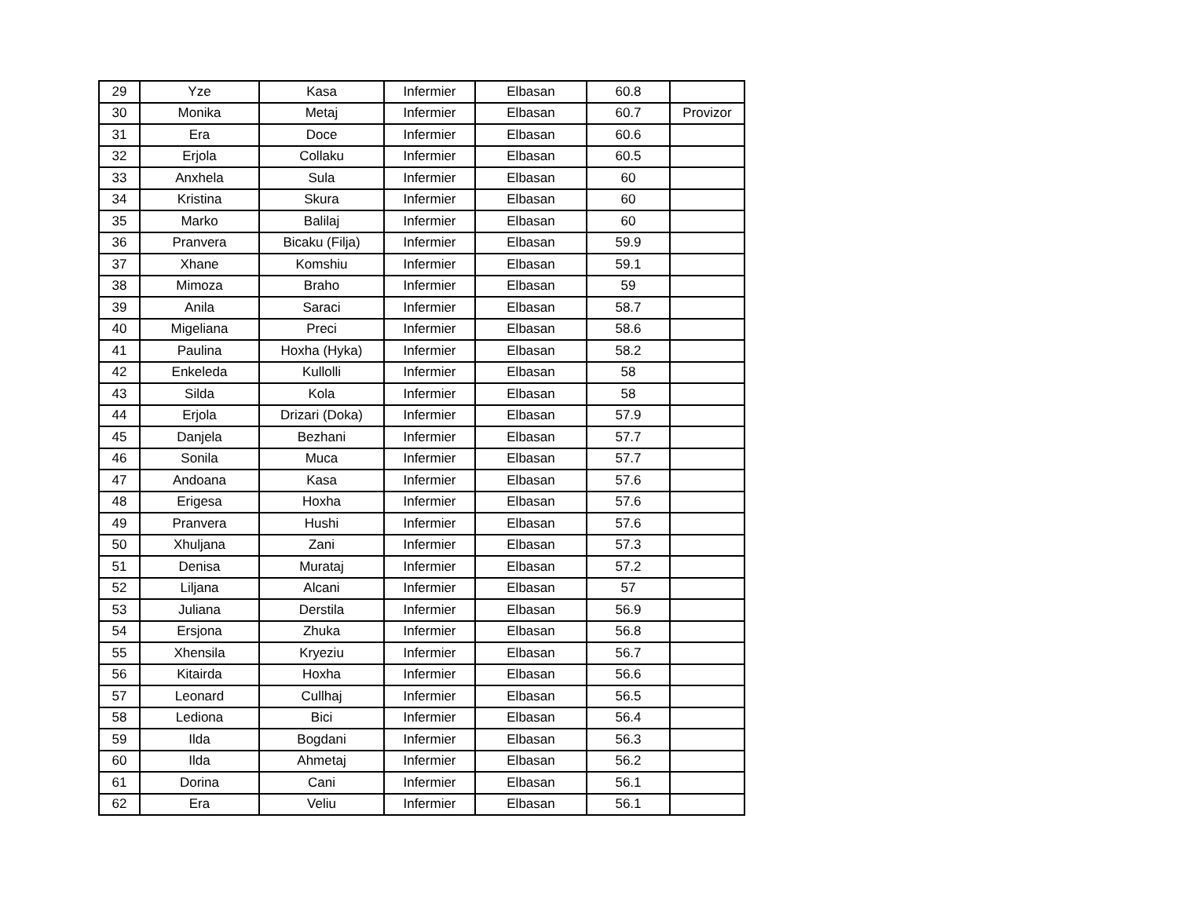| 29 | Yze | Kasa | Infermier | Elbasan | 60.8 | |
| 30 | Monika | Metaj | Infermier | Elbasan | 60.7 | Provizor |
| 31 | Era | Doce | Infermier | Elbasan | 60.6 | |
| 32 | Erjola | Collaku | Infermier | Elbasan | 60.5 | |
| 33 | Anxhela | Sula | Infermier | Elbasan | 60 | |
| 34 | Kristina | Skura | Infermier | Elbasan | 60 | |
| 35 | Marko | Balilaj | Infermier | Elbasan | 60 | |
| 36 | Pranvera | Bicaku (Filja) | Infermier | Elbasan | 59.9 | |
| 37 | Xhane | Komshiu | Infermier | Elbasan | 59.1 | |
| 38 | Mimoza | Braho | Infermier | Elbasan | 59 | |
| 39 | Anila | Saraci | Infermier | Elbasan | 58.7 | |
| 40 | Migeliana | Preci | Infermier | Elbasan | 58.6 | |
| 41 | Paulina | Hoxha (Hyka) | Infermier | Elbasan | 58.2 | |
| 42 | Enkeleda | Kullolli | Infermier | Elbasan | 58 | |
| 43 | Silda | Kola | Infermier | Elbasan | 58 | |
| 44 | Erjola | Drizari (Doka) | Infermier | Elbasan | 57.9 | |
| 45 | Danjela | Bezhani | Infermier | Elbasan | 57.7 | |
| 46 | Sonila | Muca | Infermier | Elbasan | 57.7 | |
| 47 | Andoana | Kasa | Infermier | Elbasan | 57.6 | |
| 48 | Erigesa | Hoxha | Infermier | Elbasan | 57.6 | |
| 49 | Pranvera | Hushi | Infermier | Elbasan | 57.6 | |
| 50 | Xhuljana | Zani | Infermier | Elbasan | 57.3 | |
| 51 | Denisa | Murataj | Infermier | Elbasan | 57.2 | |
| 52 | Liljana | Alcani | Infermier | Elbasan | 57 | |
| 53 | Juliana | Derstila | Infermier | Elbasan | 56.9 | |
| 54 | Ersjona | Zhuka | Infermier | Elbasan | 56.8 | |
| 55 | Xhensila | Kryeziu | Infermier | Elbasan | 56.7 | |
| 56 | Kitairda | Hoxha | Infermier | Elbasan | 56.6 | |
| 57 | Leonard | Cullhaj | Infermier | Elbasan | 56.5 | |
| 58 | Lediona | Bici | Infermier | Elbasan | 56.4 | |
| 59 | Ilda | Bogdani | Infermier | Elbasan | 56.3 | |
| 60 | Ilda | Ahmetaj | Infermier | Elbasan | 56.2 | |
| 61 | Dorina | Cani | Infermier | Elbasan | 56.1 | |
| 62 | Era | Veliu | Infermier | Elbasan | 56.1 | |